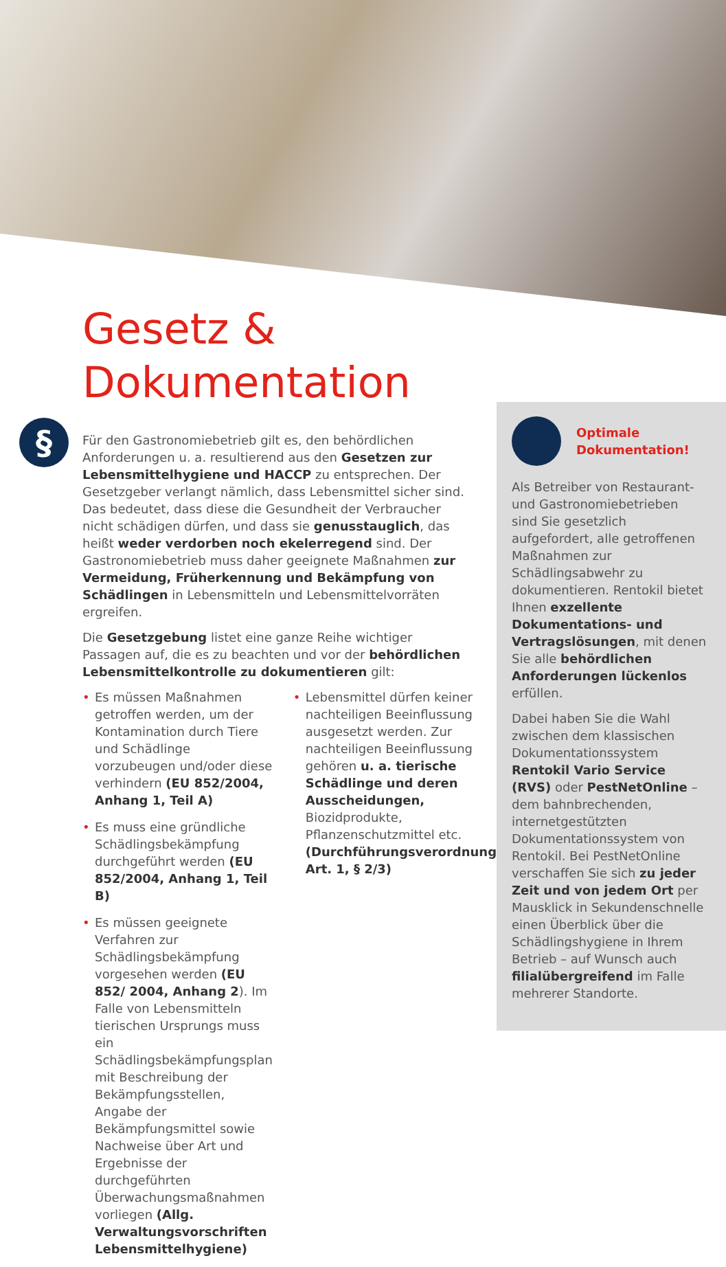Gesetz &
Dokumentation
§
Für den Gastronomiebetrieb gilt es, den behördlichen Anforderungen u. a. resultierend aus den Gesetzen zur Lebensmittelhygiene und HACCP zu entsprechen. Der Gesetzgeber verlangt nämlich, dass Lebensmittel sicher sind. Das bedeutet, dass diese die Gesundheit der Verbraucher nicht schädigen dürfen, und dass sie genusstauglich, das heißt weder verdorben noch ekelerregend sind. Der Gastronomiebetrieb muss daher geeignete Maßnahmen zur Vermeidung, Früherkennung und Bekämpfung von Schädlingen in Lebensmitteln und Lebensmittelvorräten ergreifen.
Die Gesetzgebung listet eine ganze Reihe wichtiger Passagen auf, die es zu beachten und vor der behördlichen Lebensmittelkontrolle zu dokumentieren gilt:
• Es müssen Maßnahmen getroffen werden, um der Kontamination durch Tiere und Schädlinge vorzubeugen und/oder diese verhindern (EU 852/2004, Anhang 1, Teil A)
• Es muss eine gründliche Schädlingsbekämpfung durchgeführt werden (EU 852/2004, Anhang 1, Teil B)
• Es müssen geeignete Verfahren zur Schädlingsbekämpfung vorgesehen werden (EU 852/ 2004, Anhang 2). Im Falle von Lebensmitteln tierischen Ursprungs muss ein Schädlingsbekämpfungsplan mit Beschreibung der Bekämpfungsstellen, Angabe der Bekämpfungsmittel sowie Nachweise über Art und Ergebnisse der durchgeführten Überwachungsmaßnahmen vorliegen (Allg. Verwaltungsvorschriften Lebensmittelhygiene)
• Lebensmittel dürfen keiner nachteiligen Beeinflussung ausgesetzt werden. Zur nachteiligen Beeinflussung gehören u. a. tierische Schädlinge und deren Ausscheidungen, Biozidprodukte, Pflanzenschutzmittel etc. (Durchführungsverordnung Art. 1, § 2/3)
Optimale
Dokumentation!
Als Betreiber von Restaurant- und Gastronomiebetrieben sind Sie gesetzlich aufgefordert, alle getroffenen Maßnahmen zur Schädlingsabwehr zu dokumentieren. Rentokil bietet Ihnen exzellente Dokumentations- und Vertragslösungen, mit denen Sie alle behördlichen Anforderungen lückenlos erfüllen.
Dabei haben Sie die Wahl zwischen dem klassischen Dokumentationssystem Rentokil Vario Service (RVS) oder PestNetOnline – dem bahnbrechenden, internetgestützten Dokumentationssystem von Rentokil. Bei PestNetOnline verschaffen Sie sich zu jeder Zeit und von jedem Ort per Mausklick in Sekundenschnelle einen Überblick über die Schädlingshygiene in Ihrem Betrieb – auf Wunsch auch filialübergreifend im Falle mehrerer Standorte.